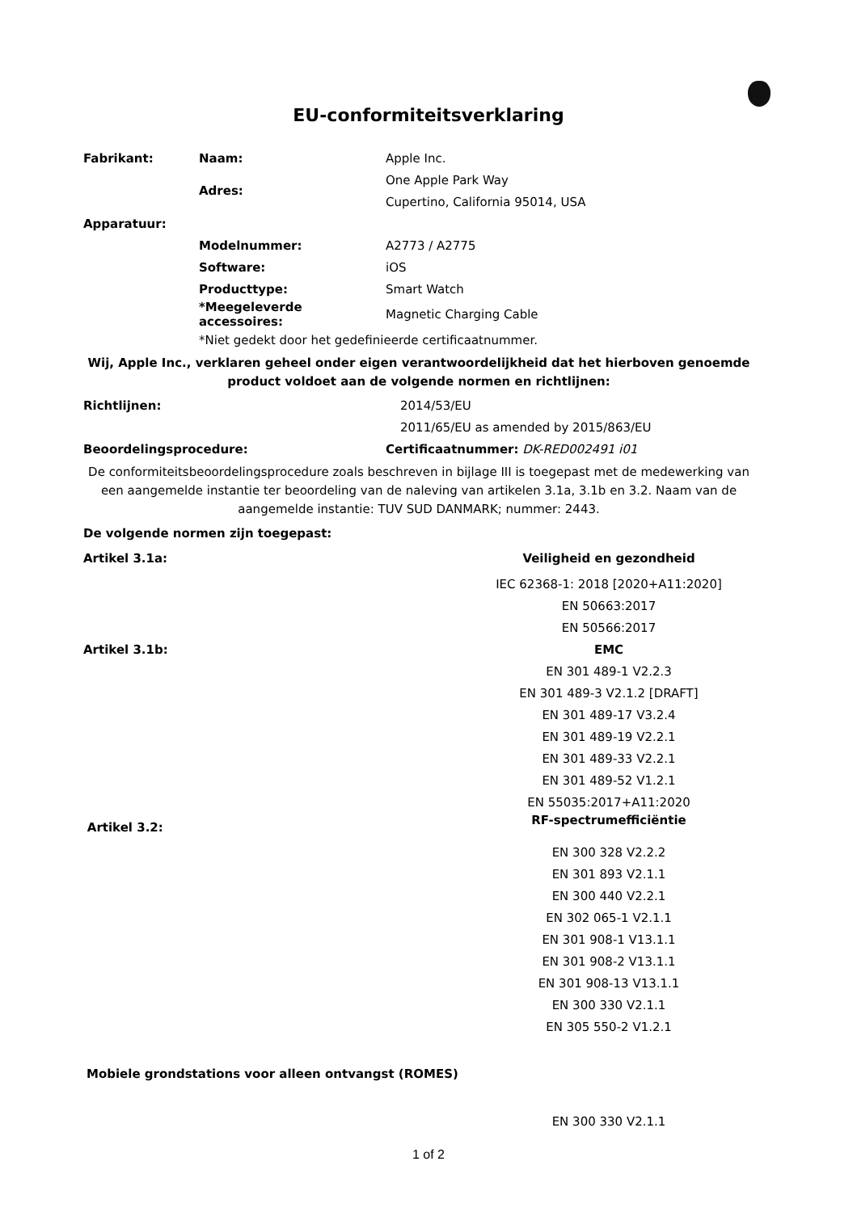EU-conformiteitsverklaring
| Fabrikant: | Naam: | Apple Inc. |
| | Adres: | One Apple Park Way |
| | | Cupertino, California 95014, USA |
| Apparatuur: | | |
| | Modelnummer: | A2773 / A2775 |
| | Software: | iOS |
| | Producttype: | Smart Watch |
| | *Meegeleverde accessoires: | Magnetic Charging Cable |
| | *Niet gedekt door het gedefinieerde certificaatnummer. | |
Wij, Apple Inc., verklaren geheel onder eigen verantwoordelijkheid dat het hierboven genoemde product voldoet aan de volgende normen en richtlijnen:
| Richtlijnen: | 2014/53/EU |
| | 2011/65/EU as amended by 2015/863/EU |
| Beoordelingsprocedure: | Certificaatnummer: DK-RED002491 i01 |
De conformiteitsbeoordelingsprocedure zoals beschreven in bijlage III is toegepast met de medewerking van een aangemelde instantie ter beoordeling van de naleving van artikelen 3.1a, 3.1b en 3.2. Naam van de aangemelde instantie: TUV SUD DANMARK; nummer: 2443.
| De volgende normen zijn toegepast: | |
| Artikel 3.1a: | Veiligheid en gezondheid |
| | IEC 62368-1: 2018 [2020+A11:2020] |
| | EN 50663:2017 |
| | EN 50566:2017 |
| Artikel 3.1b: | EMC |
| | EN 301 489-1 V2.2.3 |
| | EN 301 489-3 V2.1.2 [DRAFT] |
| | EN 301 489-17 V3.2.4 |
| | EN 301 489-19 V2.2.1 |
| | EN 301 489-33 V2.2.1 |
| | EN 301 489-52 V1.2.1 |
| | EN 55035:2017+A11:2020 |
| Artikel 3.2: | RF-spectrumefficiëntie |
| | EN 300 328 V2.2.2 |
| | EN 301 893 V2.1.1 |
| | EN 300 440 V2.2.1 |
| | EN 302 065-1 V2.1.1 |
| | EN 301 908-1 V13.1.1 |
| | EN 301 908-2 V13.1.1 |
| | EN 301 908-13 V13.1.1 |
| | EN 300 330 V2.1.1 |
| | EN 305 550-2 V1.2.1 |
| Mobiele grondstations voor alleen ontvangst (ROMES) | |
| | EN 300 330 V2.1.1 |
1 of 2